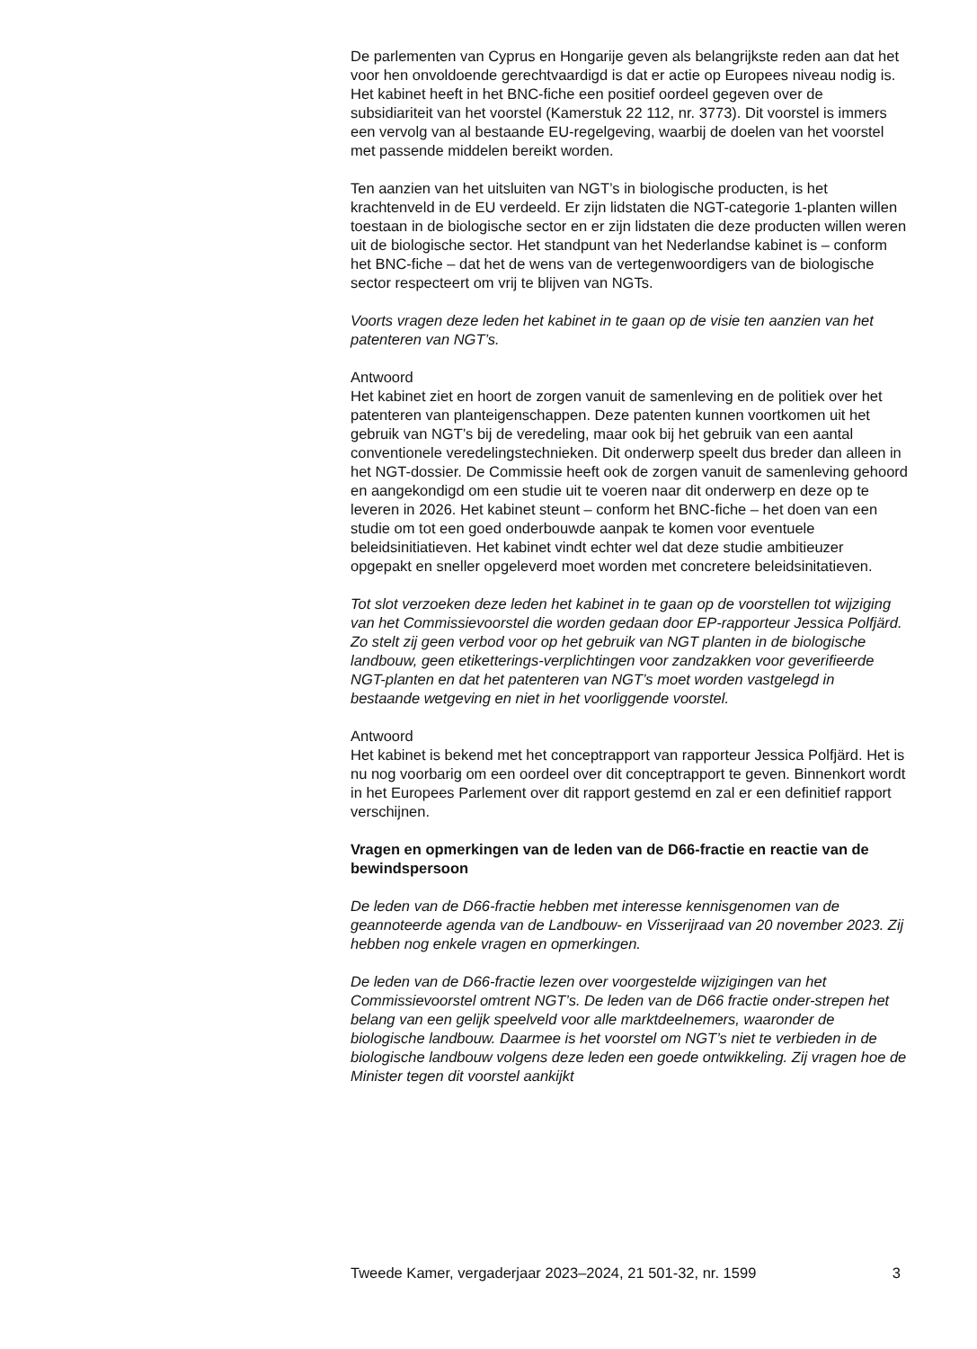De parlementen van Cyprus en Hongarije geven als belangrijkste reden aan dat het voor hen onvoldoende gerechtvaardigd is dat er actie op Europees niveau nodig is. Het kabinet heeft in het BNC-fiche een positief oordeel gegeven over de subsidiariteit van het voorstel (Kamerstuk 22 112, nr. 3773). Dit voorstel is immers een vervolg van al bestaande EU-regelgeving, waarbij de doelen van het voorstel met passende middelen bereikt worden.
Ten aanzien van het uitsluiten van NGT’s in biologische producten, is het krachtenveld in de EU verdeeld. Er zijn lidstaten die NGT-categorie 1-planten willen toestaan in de biologische sector en er zijn lidstaten die deze producten willen weren uit de biologische sector. Het standpunt van het Nederlandse kabinet is – conform het BNC-fiche – dat het de wens van de vertegenwoordigers van de biologische sector respecteert om vrij te blijven van NGTs.
Voorts vragen deze leden het kabinet in te gaan op de visie ten aanzien van het patenteren van NGT’s.
Antwoord
Het kabinet ziet en hoort de zorgen vanuit de samenleving en de politiek over het patenteren van planteigenschappen. Deze patenten kunnen voortkomen uit het gebruik van NGT’s bij de veredeling, maar ook bij het gebruik van een aantal conventionele veredelingstechnieken. Dit onderwerp speelt dus breder dan alleen in het NGT-dossier. De Commissie heeft ook de zorgen vanuit de samenleving gehoord en aangekondigd om een studie uit te voeren naar dit onderwerp en deze op te leveren in 2026. Het kabinet steunt – conform het BNC-fiche – het doen van een studie om tot een goed onderbouwde aanpak te komen voor eventuele beleidsinitiatieven. Het kabinet vindt echter wel dat deze studie ambitieuzer opgepakt en sneller opgeleverd moet worden met concretere beleidsinitatieven.
Tot slot verzoeken deze leden het kabinet in te gaan op de voorstellen tot wijziging van het Commissievoorstel die worden gedaan door EP-rapporteur Jessica Polfjärd. Zo stelt zij geen verbod voor op het gebruik van NGT planten in de biologische landbouw, geen etiketterings-verplichtingen voor zandzakken voor geverifieerde NGT-planten en dat het patenteren van NGT’s moet worden vastgelegd in bestaande wetgeving en niet in het voorliggende voorstel.
Antwoord
Het kabinet is bekend met het conceptrapport van rapporteur Jessica Polfjärd. Het is nu nog voorbarig om een oordeel over dit conceptrapport te geven. Binnenkort wordt in het Europees Parlement over dit rapport gestemd en zal er een definitief rapport verschijnen.
Vragen en opmerkingen van de leden van de D66-fractie en reactie van de bewindspersoon
De leden van de D66-fractie hebben met interesse kennisgenomen van de geannoteerde agenda van de Landbouw- en Visserijraad van 20 november 2023. Zij hebben nog enkele vragen en opmerkingen.
De leden van de D66-fractie lezen over voorgestelde wijzigingen van het Commissievoorstel omtrent NGT’s. De leden van de D66 fractie onder-strepen het belang van een gelijk speelveld voor alle marktdeelnemers, waaronder de biologische landbouw. Daarmee is het voorstel om NGT’s niet te verbieden in de biologische landbouw volgens deze leden een goede ontwikkeling. Zij vragen hoe de Minister tegen dit voorstel aankijkt
Tweede Kamer, vergaderjaar 2023–2024, 21 501-32, nr. 1599 3